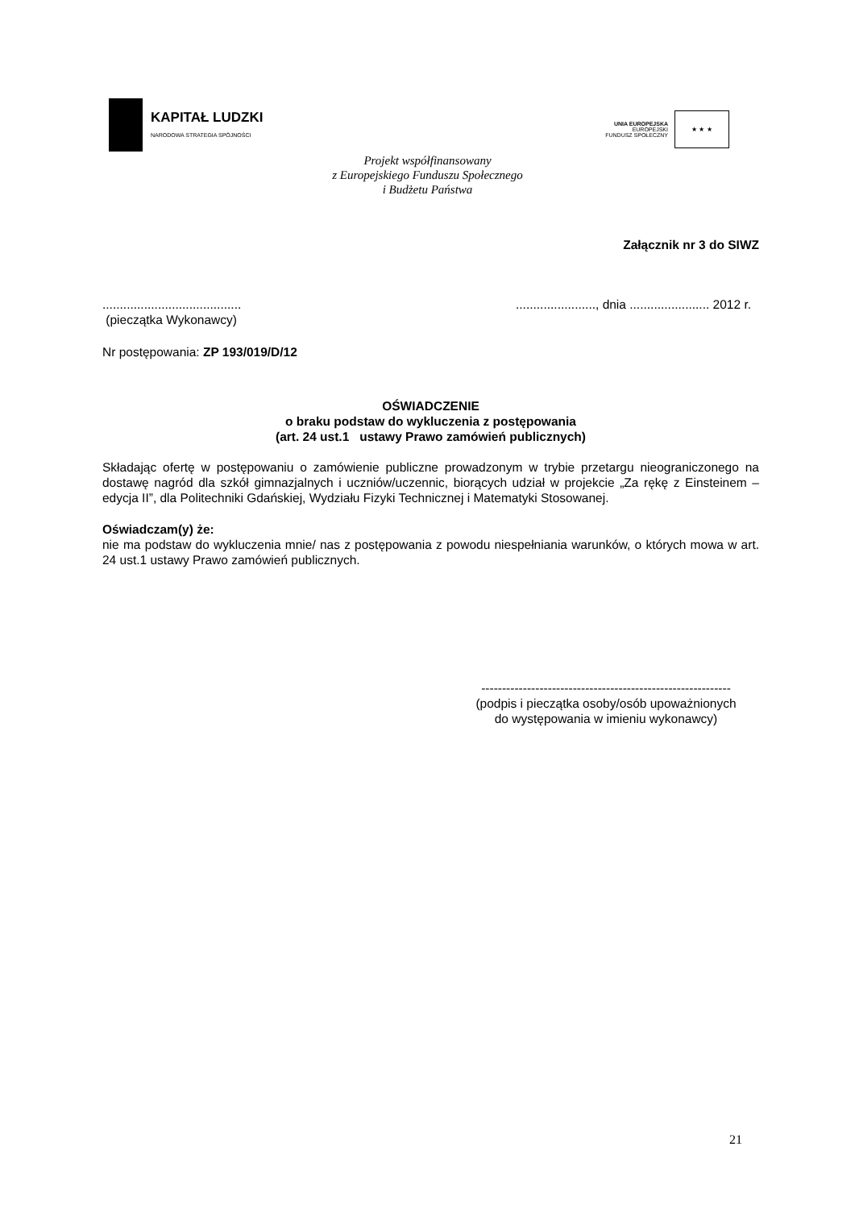KAPITAŁ LUDZKI
NARODOWA STRATEGIA SPÓJNOŚCI
UNIA EUROPEJSKA
EUROPEJSKI
FUNDUSZ SPOŁECZNY
★ ★ ★
Projekt współfinansowany
z Europejskiego Funduszu Społecznego
i Budżetu Państwa
Załącznik nr 3 do SIWZ
........................................
(pieczątka Wykonawcy)
......................., dnia ....................... 2012 r.
Nr postępowania: ZP 193/019/D/12
OŚWIADCZENIE
o braku podstaw do wykluczenia z postępowania
(art. 24 ust.1 ustawy Prawo zamówień publicznych)
Składając ofertę w postępowaniu o zamówienie publiczne prowadzonym w trybie przetargu nieograniczonego na dostawę nagród dla szkół gimnazjalnych i uczniów/uczennic, biorących udział w projekcie „Za rękę z Einsteinem – edycja II”, dla Politechniki Gdańskiej, Wydziału Fizyki Technicznej i Matematyki Stosowanej.
Oświadczam(y) że:
nie ma podstaw do wykluczenia mnie/ nas z postępowania z powodu niespełniania warunków, o których mowa w art. 24 ust.1 ustawy Prawo zamówień publicznych.
------------------------------------------------------------
(podpis i pieczątka osoby/osób upoważnionych
do występowania w imieniu wykonawcy)
21